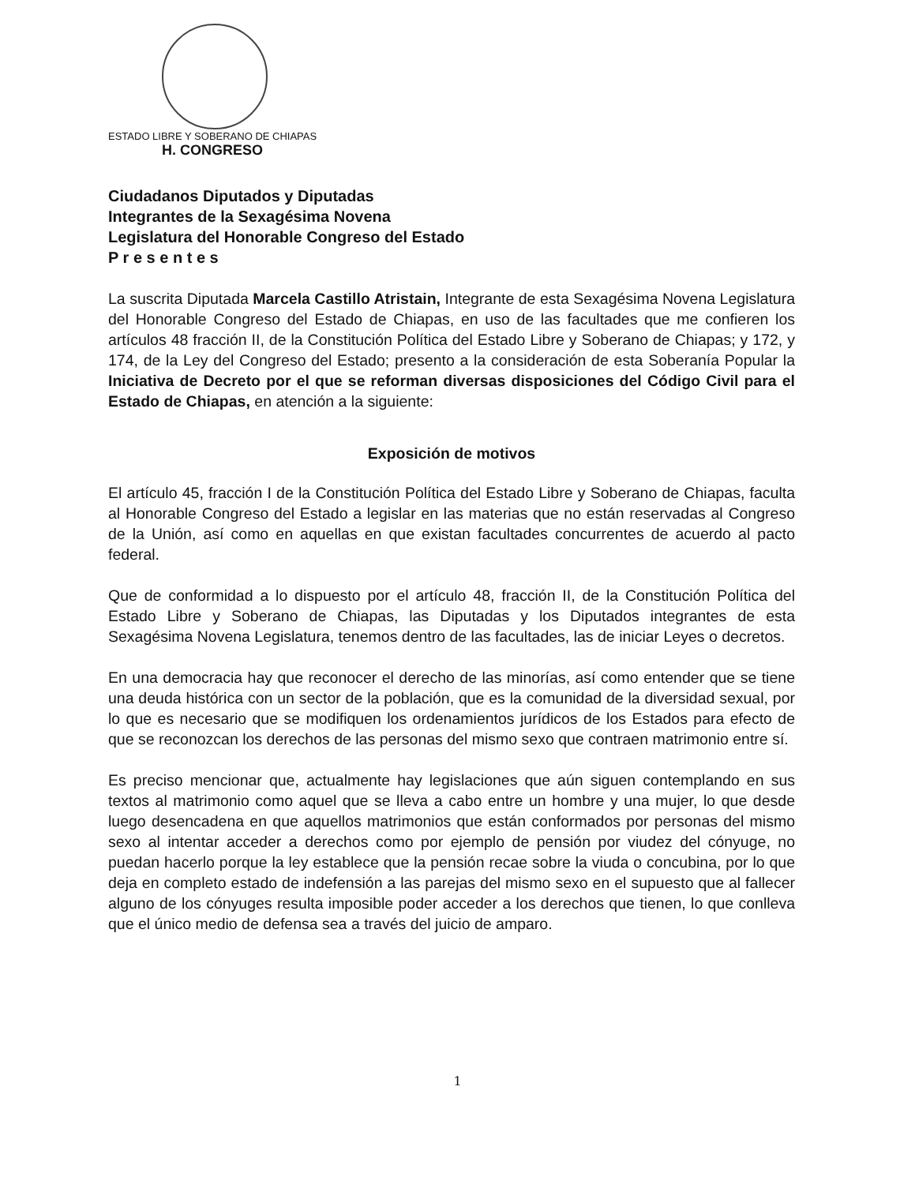ESTADO LIBRE Y SOBERANO DE CHIAPAS
H. CONGRESO
Ciudadanos Diputados y Diputadas
Integrantes de la Sexagésima Novena
Legislatura del Honorable Congreso del Estado
P r e s e n t e s
La suscrita Diputada Marcela Castillo Atristain, Integrante de esta Sexagésima Novena Legislatura del Honorable Congreso del Estado de Chiapas, en uso de las facultades que me confieren los artículos 48 fracción II, de la Constitución Política del Estado Libre y Soberano de Chiapas; y 172, y 174, de la Ley del Congreso del Estado; presento a la consideración de esta Soberanía Popular la Iniciativa de Decreto por el que se reforman diversas disposiciones del Código Civil para el Estado de Chiapas, en atención a la siguiente:
Exposición de motivos
El artículo 45, fracción I de la Constitución Política del Estado Libre y Soberano de Chiapas, faculta al Honorable Congreso del Estado a legislar en las materias que no están reservadas al Congreso de la Unión, así como en aquellas en que existan facultades concurrentes de acuerdo al pacto federal.
Que de conformidad a lo dispuesto por el artículo 48, fracción II, de la Constitución Política del Estado Libre y Soberano de Chiapas, las Diputadas y los Diputados integrantes de esta Sexagésima Novena Legislatura, tenemos dentro de las facultades, las de iniciar Leyes o decretos.
En una democracia hay que reconocer el derecho de las minorías, así como entender que se tiene una deuda histórica con un sector de la población, que es la comunidad de la diversidad sexual, por lo que es necesario que se modifiquen los ordenamientos jurídicos de los Estados para efecto de que se reconozcan los derechos de las personas del mismo sexo que contraen matrimonio entre sí.
Es preciso mencionar que, actualmente hay legislaciones que aún siguen contemplando en sus textos al matrimonio como aquel que se lleva a cabo entre un hombre y una mujer, lo que desde luego desencadena en que aquellos matrimonios que están conformados por personas del mismo sexo al intentar acceder a derechos como por ejemplo de pensión por viudez del cónyuge, no puedan hacerlo porque la ley establece que la pensión recae sobre la viuda o concubina, por lo que deja en completo estado de indefensión a las parejas del mismo sexo en el supuesto que al fallecer alguno de los cónyuges resulta imposible poder acceder a los derechos que tienen, lo que conlleva que el único medio de defensa sea a través del juicio de amparo.
1